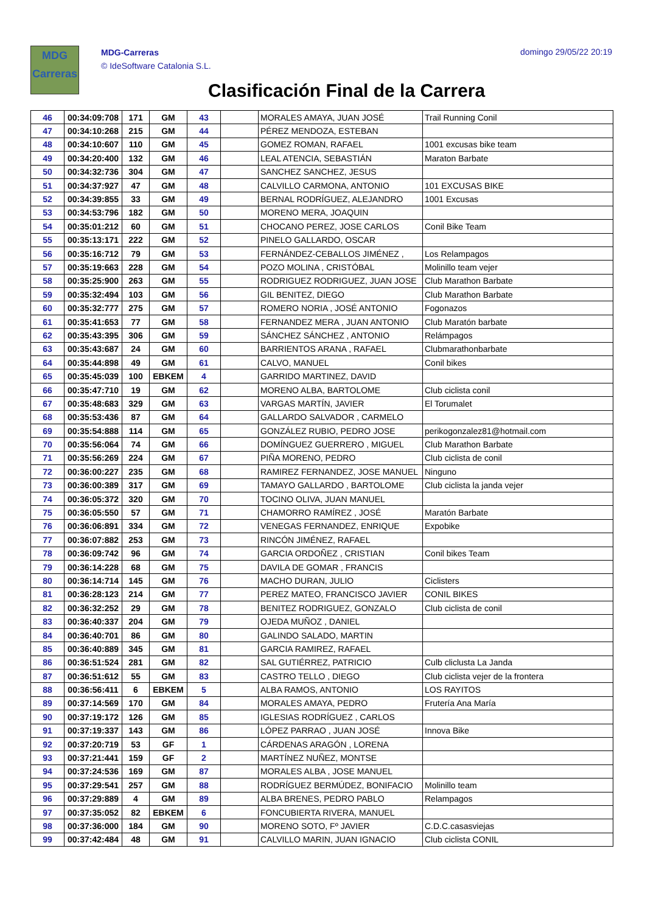MDG
Carreras
MDG-Carreras
© IdeSoftware Catalonia S.L.
domingo 29/05/22 20:19
Clasificación Final de la Carrera
| 46 | 00:34:09:708 | 171 | GM | 43 | | MORALES AMAYA, JUAN JOSÉ | Trail Running Conil |
| 47 | 00:34:10:268 | 215 | GM | 44 | | PÉREZ MENDOZA, ESTEBAN | |
| 48 | 00:34:10:607 | 110 | GM | 45 | | GOMEZ ROMAN, RAFAEL | 1001 excusas bike team |
| 49 | 00:34:20:400 | 132 | GM | 46 | | LEAL ATENCIA, SEBASTIÁN | Maraton Barbate |
| 50 | 00:34:32:736 | 304 | GM | 47 | | SANCHEZ SANCHEZ, JESUS | |
| 51 | 00:34:37:927 | 47 | GM | 48 | | CALVILLO CARMONA, ANTONIO | 101 EXCUSAS BIKE |
| 52 | 00:34:39:855 | 33 | GM | 49 | | BERNAL RODRÍGUEZ, ALEJANDRO | 1001 Excusas |
| 53 | 00:34:53:796 | 182 | GM | 50 | | MORENO MERA, JOAQUIN | |
| 54 | 00:35:01:212 | 60 | GM | 51 | | CHOCANO PEREZ, JOSE CARLOS | Conil Bike Team |
| 55 | 00:35:13:171 | 222 | GM | 52 | | PINELO GALLARDO, OSCAR | |
| 56 | 00:35:16:712 | 79 | GM | 53 | | FERNÁNDEZ-CEBALLOS JIMÉNEZ , | Los Relampagos |
| 57 | 00:35:19:663 | 228 | GM | 54 | | POZO MOLINA , CRISTÓBAL | Molinillo team vejer |
| 58 | 00:35:25:900 | 263 | GM | 55 | | RODRIGUEZ RODRIGUEZ, JUAN JOSE | Club Marathon Barbate |
| 59 | 00:35:32:494 | 103 | GM | 56 | | GIL BENITEZ, DIEGO | Club Marathon Barbate |
| 60 | 00:35:32:777 | 275 | GM | 57 | | ROMERO NORIA , JOSÉ ANTONIO | Fogonazos |
| 61 | 00:35:41:653 | 77 | GM | 58 | | FERNANDEZ MERA , JUAN ANTONIO | Club Maratón barbate |
| 62 | 00:35:43:395 | 306 | GM | 59 | | SÁNCHEZ SÁNCHEZ , ANTONIO | Relámpagos |
| 63 | 00:35:43:687 | 24 | GM | 60 | | BARRIENTOS ARANA , RAFAEL | Clubmarathonbarbate |
| 64 | 00:35:44:898 | 49 | GM | 61 | | CALVO, MANUEL | Conil bikes |
| 65 | 00:35:45:039 | 100 | EBKEM | 4 | | GARRIDO MARTINEZ, DAVID | |
| 66 | 00:35:47:710 | 19 | GM | 62 | | MORENO ALBA, BARTOLOME | Club ciclista conil |
| 67 | 00:35:48:683 | 329 | GM | 63 | | VARGAS MARTÍN, JAVIER | El Torumalet |
| 68 | 00:35:53:436 | 87 | GM | 64 | | GALLARDO SALVADOR , CARMELO | |
| 69 | 00:35:54:888 | 114 | GM | 65 | | GONZÁLEZ RUBIO, PEDRO JOSE | perikogonzalez81@hotmail.com |
| 70 | 00:35:56:064 | 74 | GM | 66 | | DOMÍNGUEZ GUERRERO , MIGUEL | Club Marathon Barbate |
| 71 | 00:35:56:269 | 224 | GM | 67 | | PIÑA MORENO, PEDRO | Club ciclista de conil |
| 72 | 00:36:00:227 | 235 | GM | 68 | | RAMIREZ FERNANDEZ, JOSE MANUEL | Ninguno |
| 73 | 00:36:00:389 | 317 | GM | 69 | | TAMAYO GALLARDO , BARTOLOME | Club ciclista la janda vejer |
| 74 | 00:36:05:372 | 320 | GM | 70 | | TOCINO OLIVA, JUAN MANUEL | |
| 75 | 00:36:05:550 | 57 | GM | 71 | | CHAMORRO RAMÍREZ , JOSÉ | Maratón Barbate |
| 76 | 00:36:06:891 | 334 | GM | 72 | | VENEGAS FERNANDEZ, ENRIQUE | Expobike |
| 77 | 00:36:07:882 | 253 | GM | 73 | | RINCÓN JIMÉNEZ, RAFAEL | |
| 78 | 00:36:09:742 | 96 | GM | 74 | | GARCIA ORDOÑEZ , CRISTIAN | Conil bikes Team |
| 79 | 00:36:14:228 | 68 | GM | 75 | | DAVILA DE GOMAR , FRANCIS | |
| 80 | 00:36:14:714 | 145 | GM | 76 | | MACHO DURAN, JULIO | Ciclisters |
| 81 | 00:36:28:123 | 214 | GM | 77 | | PEREZ MATEO, FRANCISCO JAVIER | CONIL BIKES |
| 82 | 00:36:32:252 | 29 | GM | 78 | | BENITEZ RODRIGUEZ, GONZALO | Club ciclista de conil |
| 83 | 00:36:40:337 | 204 | GM | 79 | | OJEDA MUÑOZ , DANIEL | |
| 84 | 00:36:40:701 | 86 | GM | 80 | | GALINDO SALADO, MARTIN | |
| 85 | 00:36:40:889 | 345 | GM | 81 | | GARCIA RAMIREZ, RAFAEL | |
| 86 | 00:36:51:524 | 281 | GM | 82 | | SAL GUTIÉRREZ, PATRICIO | Culb cliclusta La Janda |
| 87 | 00:36:51:612 | 55 | GM | 83 | | CASTRO TELLO , DIEGO | Club ciclista vejer de la frontera |
| 88 | 00:36:56:411 | 6 | EBKEM | 5 | | ALBA RAMOS, ANTONIO | LOS RAYITOS |
| 89 | 00:37:14:569 | 170 | GM | 84 | | MORALES AMAYA, PEDRO | Frutería Ana María |
| 90 | 00:37:19:172 | 126 | GM | 85 | | IGLESIAS RODRÍGUEZ , CARLOS | |
| 91 | 00:37:19:337 | 143 | GM | 86 | | LÓPEZ PARRAO , JUAN JOSÉ | Innova Bike |
| 92 | 00:37:20:719 | 53 | GF | 1 | | CÁRDENAS ARAGÓN , LORENA | |
| 93 | 00:37:21:441 | 159 | GF | 2 | | MARTÍNEZ NUÑEZ, MONTSE | |
| 94 | 00:37:24:536 | 169 | GM | 87 | | MORALES ALBA , JOSE MANUEL | |
| 95 | 00:37:29:541 | 257 | GM | 88 | | RODRÍGUEZ BERMÚDEZ, BONIFACIO | Molinillo team |
| 96 | 00:37:29:889 | 4 | GM | 89 | | ALBA BRENES, PEDRO PABLO | Relampagos |
| 97 | 00:37:35:052 | 82 | EBKEM | 6 | | FONCUBIERTA RIVERA, MANUEL | |
| 98 | 00:37:36:000 | 184 | GM | 90 | | MORENO SOTO, Fº JAVIER | C.D.C.casasviejas |
| 99 | 00:37:42:484 | 48 | GM | 91 | | CALVILLO MARIN, JUAN IGNACIO | Club ciclista CONIL |